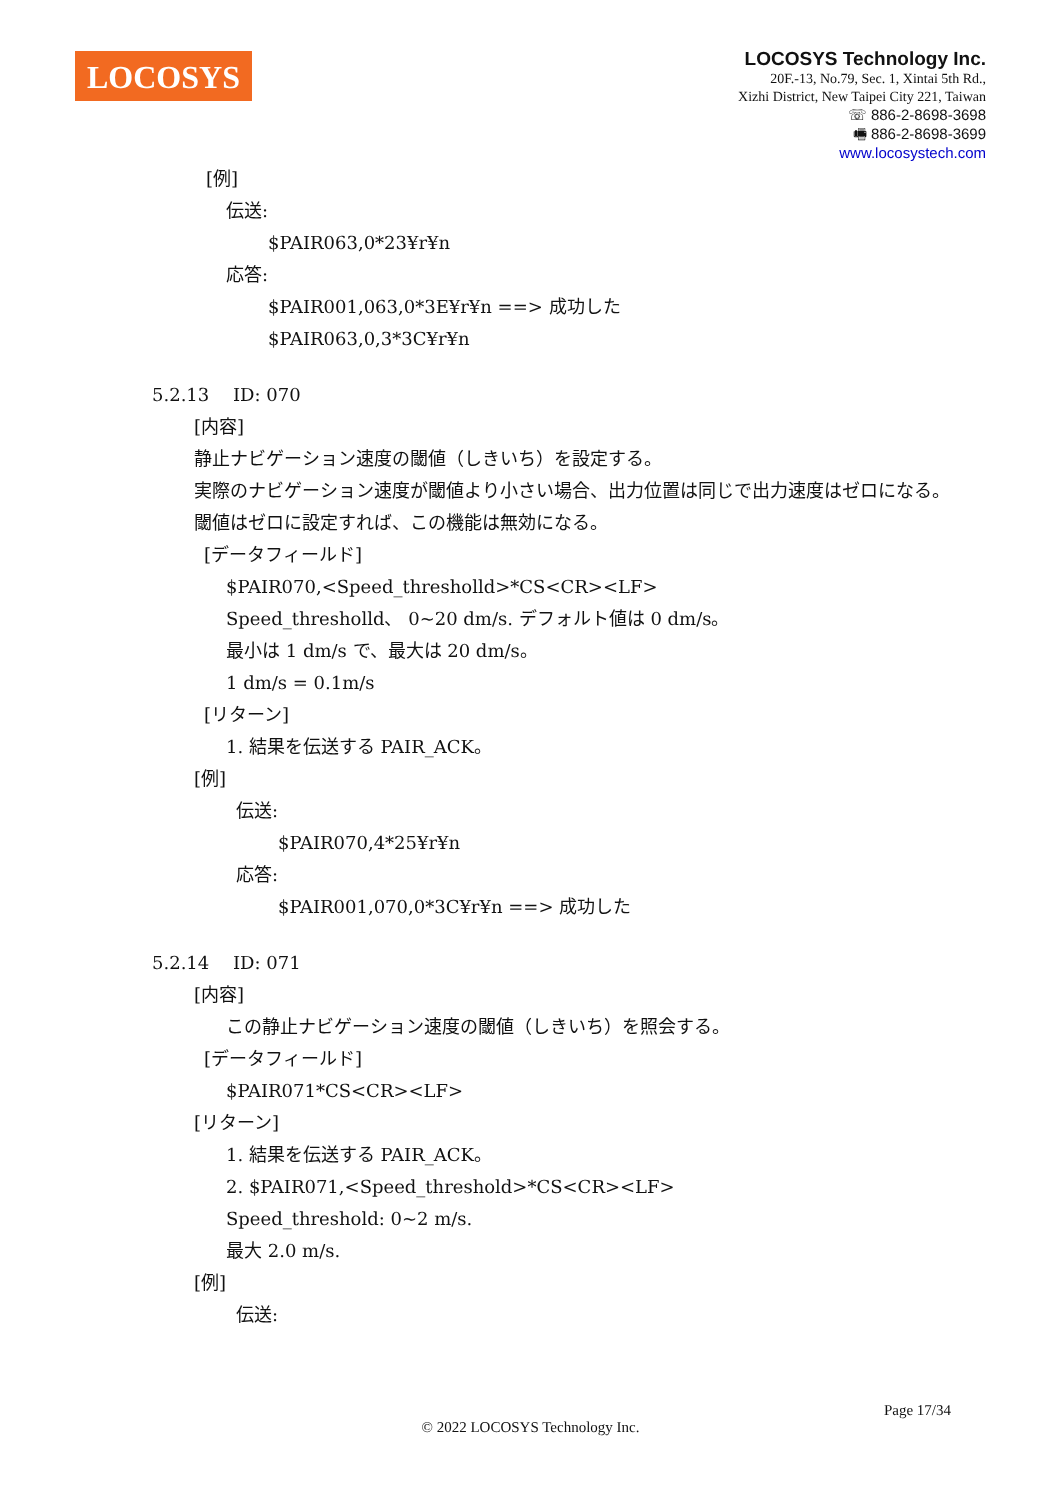LOCOSYS
LOCOSYS Technology Inc.
20F.-13, No.79, Sec. 1, Xintai 5th Rd.,
Xizhi District, New Taipei City 221, Taiwan
☏ 886-2-8698-3698
🖷 886-2-8698-3699
www.locosystech.com
[例]
伝送:
$PAIR063,0*23¥r¥n
応答:
$PAIR001,063,0*3E¥r¥n ==> 成功した
$PAIR063,0,3*3C¥r¥n
5.2.13　 ID: 070
[内容]
静止ナビゲーション速度の閾値（しきいち）を設定する。
実際のナビゲーション速度が閾値より小さい場合、出力位置は同じで出力速度はゼロになる。
閾値はゼロに設定すれば、この機能は無効になる。
[データフィールド]
$PAIR070,<Speed_thresholld>*CS<CR><LF>
Speed_thresholld、 0~20 dm/s. デフォルト値は 0 dm/s。
最小は 1 dm/s で、最大は 20 dm/s。
1 dm/s = 0.1m/s
[リターン]
1. 結果を伝送する PAIR_ACK。
[例]
伝送:
$PAIR070,4*25¥r¥n
応答:
$PAIR001,070,0*3C¥r¥n ==> 成功した
5.2.14　 ID: 071
[内容]
この静止ナビゲーション速度の閾値（しきいち）を照会する。
[データフィールド]
$PAIR071*CS<CR><LF>
[リターン]
1. 結果を伝送する PAIR_ACK。
2. $PAIR071,<Speed_threshold>*CS<CR><LF>
Speed_threshold: 0~2 m/s.
最大 2.0 m/s.
[例]
伝送:
Page 17/34
© 2022 LOCOSYS Technology Inc.